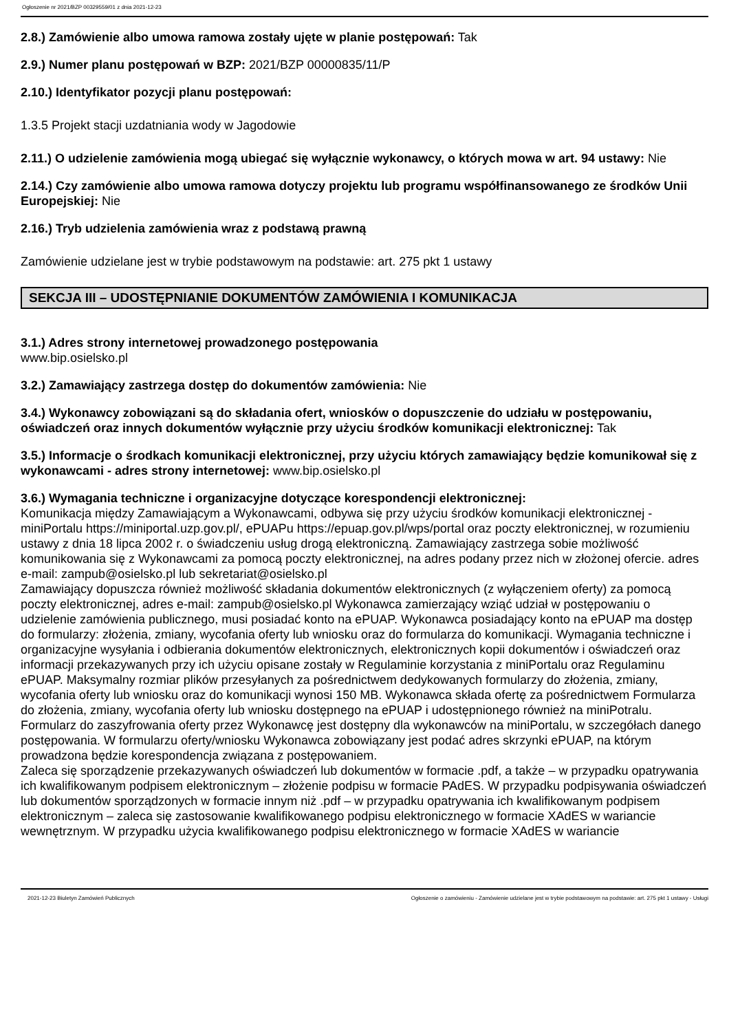Ogłoszenie nr 2021/BZP 00329559/01 z dnia 2021-12-23
2.8.) Zamówienie albo umowa ramowa zostały ujęte w planie postępowań: Tak
2.9.) Numer planu postępowań w BZP: 2021/BZP 00000835/11/P
2.10.) Identyfikator pozycji planu postępowań:
1.3.5 Projekt stacji uzdatniania wody w Jagodowie
2.11.) O udzielenie zamówienia mogą ubiegać się wyłącznie wykonawcy, o których mowa w art. 94 ustawy: Nie
2.14.) Czy zamówienie albo umowa ramowa dotyczy projektu lub programu współfinansowanego ze środków Unii Europejskiej: Nie
2.16.) Tryb udzielenia zamówienia wraz z podstawą prawną
Zamówienie udzielane jest w trybie podstawowym na podstawie: art. 275 pkt 1 ustawy
SEKCJA III – UDOSTĘPNIANIE DOKUMENTÓW ZAMÓWIENIA I KOMUNIKACJA
3.1.) Adres strony internetowej prowadzonego postępowania
www.bip.osielsko.pl
3.2.) Zamawiający zastrzega dostęp do dokumentów zamówienia: Nie
3.4.) Wykonawcy zobowiązani są do składania ofert, wniosków o dopuszczenie do udziału w postępowaniu, oświadczeń oraz innych dokumentów wyłącznie przy użyciu środków komunikacji elektronicznej: Tak
3.5.) Informacje o środkach komunikacji elektronicznej, przy użyciu których zamawiający będzie komunikował się z wykonawcami - adres strony internetowej: www.bip.osielsko.pl
3.6.) Wymagania techniczne i organizacyjne dotyczące korespondencji elektronicznej:
Komunikacja między Zamawiającym a Wykonawcami, odbywa się przy użyciu środków komunikacji elektronicznej - miniPortalu https://miniportal.uzp.gov.pl/, ePUAPu https://epuap.gov.pl/wps/portal oraz poczty elektronicznej, w rozumieniu ustawy z dnia 18 lipca 2002 r. o świadczeniu usług drogą elektroniczną. Zamawiający zastrzega sobie możliwość komunikowania się z Wykonawcami za pomocą poczty elektronicznej, na adres podany przez nich w złożonej ofercie. adres e-mail: zampub@osielsko.pl lub sekretariat@osielsko.pl
Zamawiający dopuszcza również możliwość składania dokumentów elektronicznych (z wyłączeniem oferty) za pomocą poczty elektronicznej, adres e-mail: zampub@osielsko.pl Wykonawca zamierzający wziąć udział w postępowaniu o udzielenie zamówienia publicznego, musi posiadać konto na ePUAP. Wykonawca posiadający konto na ePUAP ma dostęp do formularzy: złożenia, zmiany, wycofania oferty lub wniosku oraz do formularza do komunikacji. Wymagania techniczne i organizacyjne wysyłania i odbierania dokumentów elektronicznych, elektronicznych kopii dokumentów i oświadczeń oraz informacji przekazywanych przy ich użyciu opisane zostały w Regulaminie korzystania z miniPortalu oraz Regulaminu ePUAP. Maksymalny rozmiar plików przesyłanych za pośrednictwem dedykowanych formularzy do złożenia, zmiany, wycofania oferty lub wniosku oraz do komunikacji wynosi 150 MB. Wykonawca składa ofertę za pośrednictwem Formularza do złożenia, zmiany, wycofania oferty lub wniosku dostępnego na ePUAP i udostępnionego również na miniPotralu. Formularz do zaszyfrowania oferty przez Wykonawcę jest dostępny dla wykonawców na miniPortalu, w szczegółach danego postępowania. W formularzu oferty/wniosku Wykonawca zobowiązany jest podać adres skrzynki ePUAP, na którym prowadzona będzie korespondencja związana z postępowaniem.
Zaleca się sporządzenie przekazywanych oświadczeń lub dokumentów w formacie .pdf, a także – w przypadku opatrywania ich kwalifikowanym podpisem elektronicznym – złożenie podpisu w formacie PAdES. W przypadku podpisywania oświadczeń lub dokumentów sporządzonych w formacie innym niż .pdf – w przypadku opatrywania ich kwalifikowanym podpisem elektronicznym – zaleca się zastosowanie kwalifikowanego podpisu elektronicznego w formacie XAdES w wariancie wewnętrznym. W przypadku użycia kwalifikowanego podpisu elektronicznego w formacie XAdES w wariancie
2021-12-23 Biuletyn Zamówień Publicznych Ogłoszenie o zamówieniu - Zamówienie udzielane jest w trybie podstawowym na podstawie: art. 275 pkt 1 ustawy - Usługi